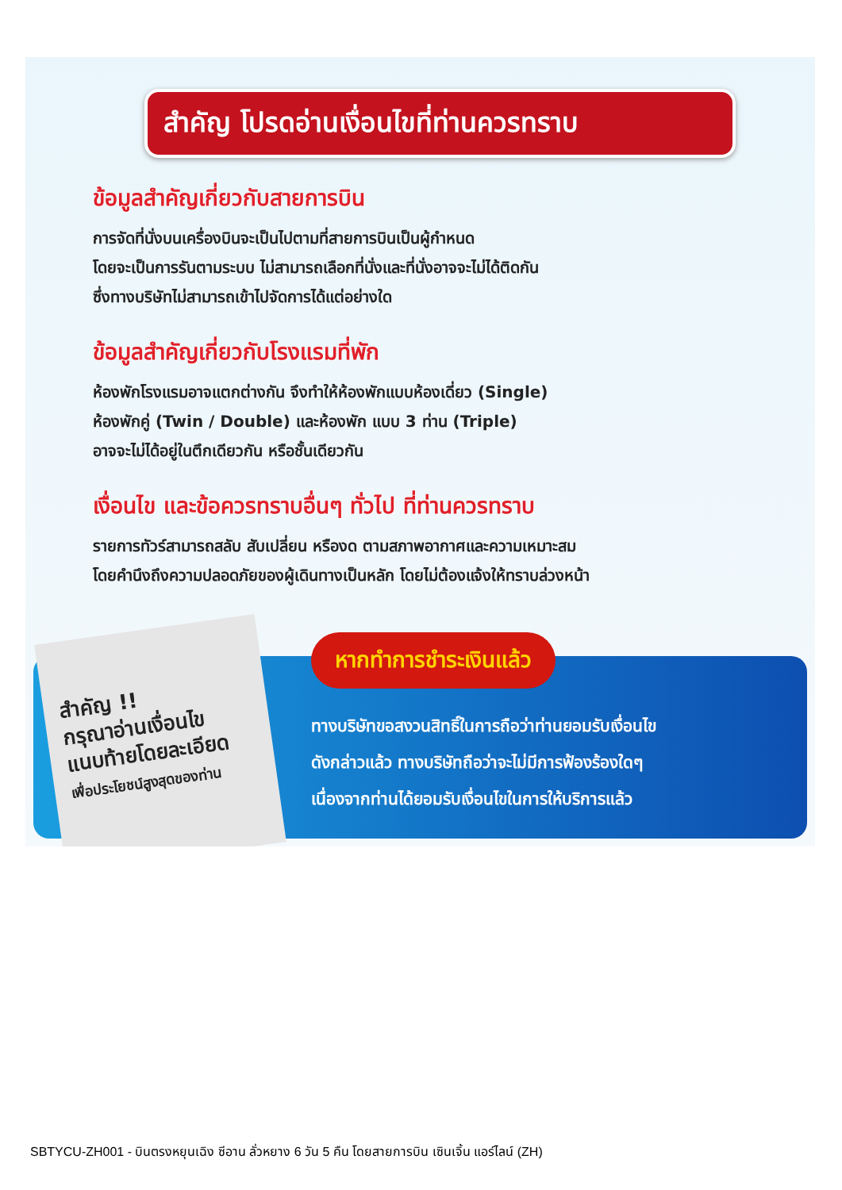สำคัญ โปรดอ่านเงื่อนไขที่ท่านควรทราบ
ข้อมูลสำคัญเกี่ยวกับสายการบิน
การจัดที่นั่งบนเครื่องบินจะเป็นไปตามที่สายการบินเป็นผู้กำหนด
โดยจะเป็นการรันตามระบบ ไม่สามารถเลือกที่นั่งและที่นั่งอาจจะไม่ได้ติดกัน
ซึ่งทางบริษัทไม่สามารถเข้าไปจัดการได้แต่อย่างใด
ข้อมูลสำคัญเกี่ยวกับโรงแรมที่พัก
ห้องพักโรงแรมอาจแตกต่างกัน จึงทำให้ห้องพักแบบห้องเดี่ยว (Single)
ห้องพักคู่ (Twin / Double) และห้องพัก แบบ 3 ท่าน (Triple)
อาจจะไม่ได้อยู่ในตึกเดียวกัน หรือชั้นเดียวกัน
เงื่อนไข และข้อควรทราบอื่นๆ ทั่วไป ที่ท่านควรทราบ
รายการทัวร์สามารถสลับ สับเปลี่ยน หรืองด ตามสภาพอากาศและความเหมาะสม
โดยคำนึงถึงความปลอดภัยของผู้เดินทางเป็นหลัก โดยไม่ต้องแจ้งให้ทราบล่วงหน้า
สำคัญ !!
กรุณาอ่านเงื่อนไข
แนบท้ายโดยละเอียด
เพื่อประโยชน์สูงสุดของท่าน
หากทำการชำระเงินแล้ว
ทางบริษัทขอสงวนสิทธิ์ในการถือว่าท่านยอมรับเงื่อนไข
ดังกล่าวแล้ว ทางบริษัทถือว่าจะไม่มีการฟ้องร้องใดๆ
เนื่องจากท่านได้ยอมรับเงื่อนไขในการให้บริการแล้ว
SBTYCU-ZH001 - บินตรงหยุนเฉิง ซีอาน ลั่วหยาง 6 วัน 5 คืน โดยสายการบิน เซินเจิ้น แอร์ไลน์ (ZH)